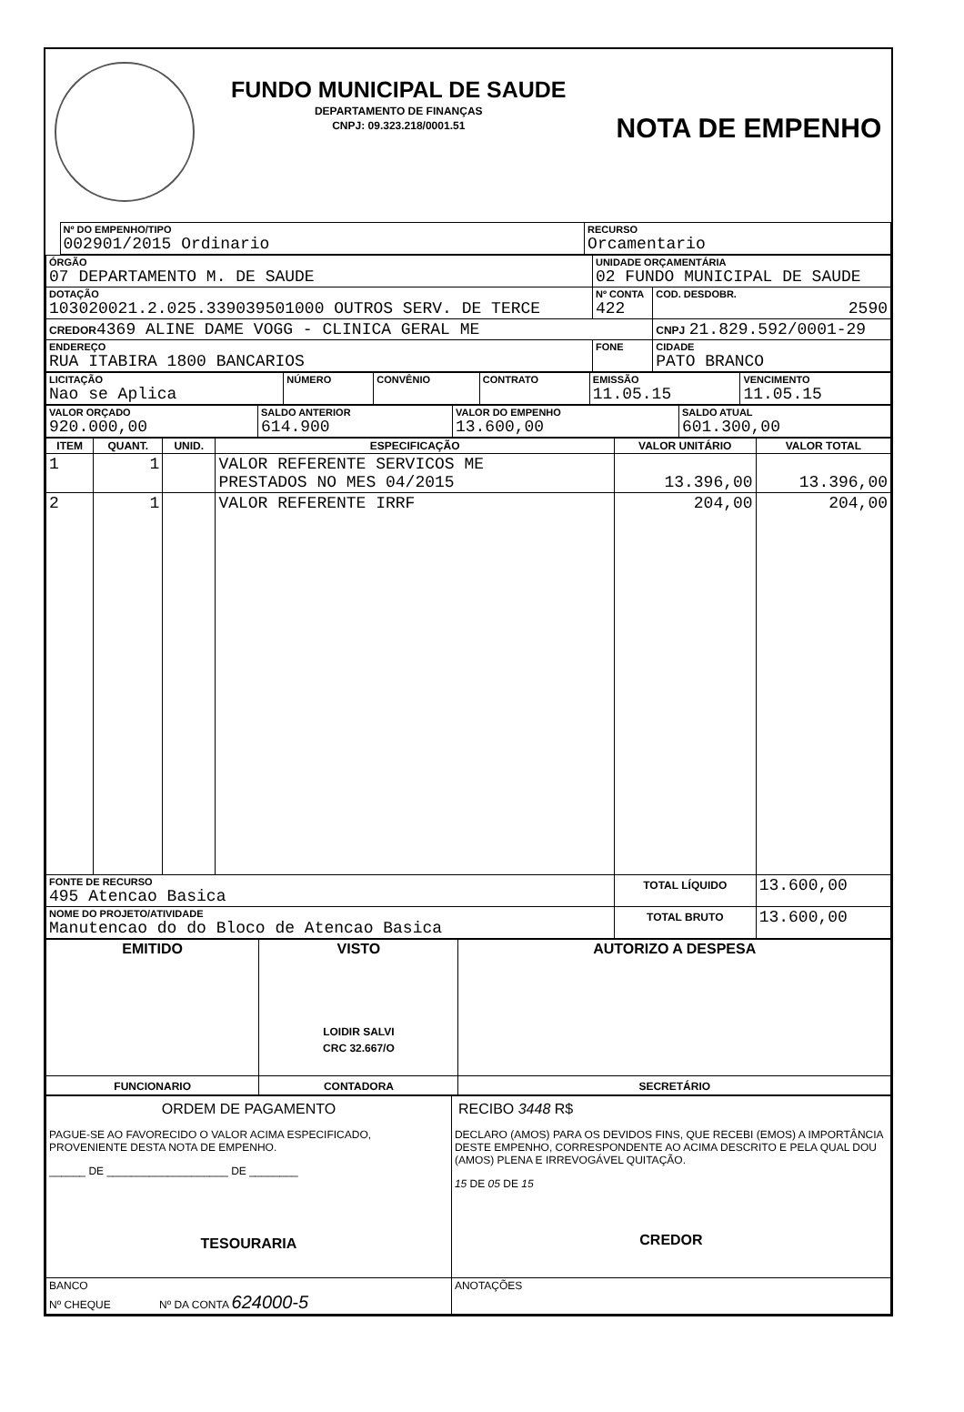FUNDO MUNICIPAL DE SAUDE
DEPARTAMENTO DE FINANÇAS
CNPJ: 09.323.218/0001.51
NOTA DE EMPENHO
| | Nº DO EMPENHO/TIPO 002901/2015 Ordinario | RECURSO Orcamentario |
| ÓRGÃO 07 DEPARTAMENTO M. DE SAUDE | UNIDADE ORÇAMENTÁRIA 02 FUNDO MUNICIPAL DE SAUDE | |
| DOTAÇÃO 103020021.2.025.339039501000 OUTROS SERV. DE TERCE | Nº CONTA 422 | COD. DESDOBR. 2590 |
| CREDOR 4369 ALINE DAME VOGG - CLINICA GERAL ME | | CNPJ 21.829.592/0001-29 |
| ENDEREÇO RUA ITABIRA 1800 BANCARIOS | FONE | CIDADE PATO BRANCO |
| LICITAÇÃO Nao se Aplica | NÚMERO | CONVÊNIO | CONTRATO | EMISSÃO 11.05.15 | VENCIMENTO 11.05.15 |
| VALOR ORÇADO 920.000,00 | SALDO ANTERIOR 614.900 | VALOR DO EMPENHO 13.600,00 | SALDO ATUAL 601.300,00 |
| ITEM | QUANT. | UNID. | ESPECIFICAÇÃO | VALOR UNITÁRIO | VALOR TOTAL |
| --- | --- | --- | --- | --- | --- |
| 1 | 1 | | VALOR REFERENTE SERVICOS ME PRESTADOS NO MES 04/2015 | 13.396,00 | 13.396,00 |
| 2 | 1 | | VALOR REFERENTE IRRF | 204,00 | 204,00 |
| FONTE DE RECURSO 495 Atencao Basica | | | | TOTAL LÍQUIDO | 13.600,00 |
| NOME DO PROJETO/ATIVIDADE Manutencao do do Bloco de Atencao Basica | | | | TOTAL BRUTO | 13.600,00 |
| EMITIDO | VISTO LOIDIR SALVI CRC 32.667/O | AUTORIZO A DESPESA |
| FUNCIONARIO | CONTADORA | SECRETÁRIO |
| ORDEM DE PAGAMENTO PAGUE-SE AO FAVORECIDO O VALOR ACIMA ESPECIFICADO, PROVENIENTE DESTA NOTA DE EMPENHO. ______ DE ____________________ DE ________ TESOURARIA | RECIBO 3448 R$ DECLARO (AMOS) PARA OS DEVIDOS FINS, QUE RECEBI (EMOS) A IMPORTÂNCIA DESTE EMPENHO, CORRESPONDENTE AO ACIMA DESCRITO E PELA QUAL DOU (AMOS) PLENA E IRREVOGÁVEL QUITAÇÃO. 15 DE 05 DE 15 CREDOR |
| BANCO Nº CHEQUE Nº DA CONTA 624000-5 | ANOTAÇÕES |